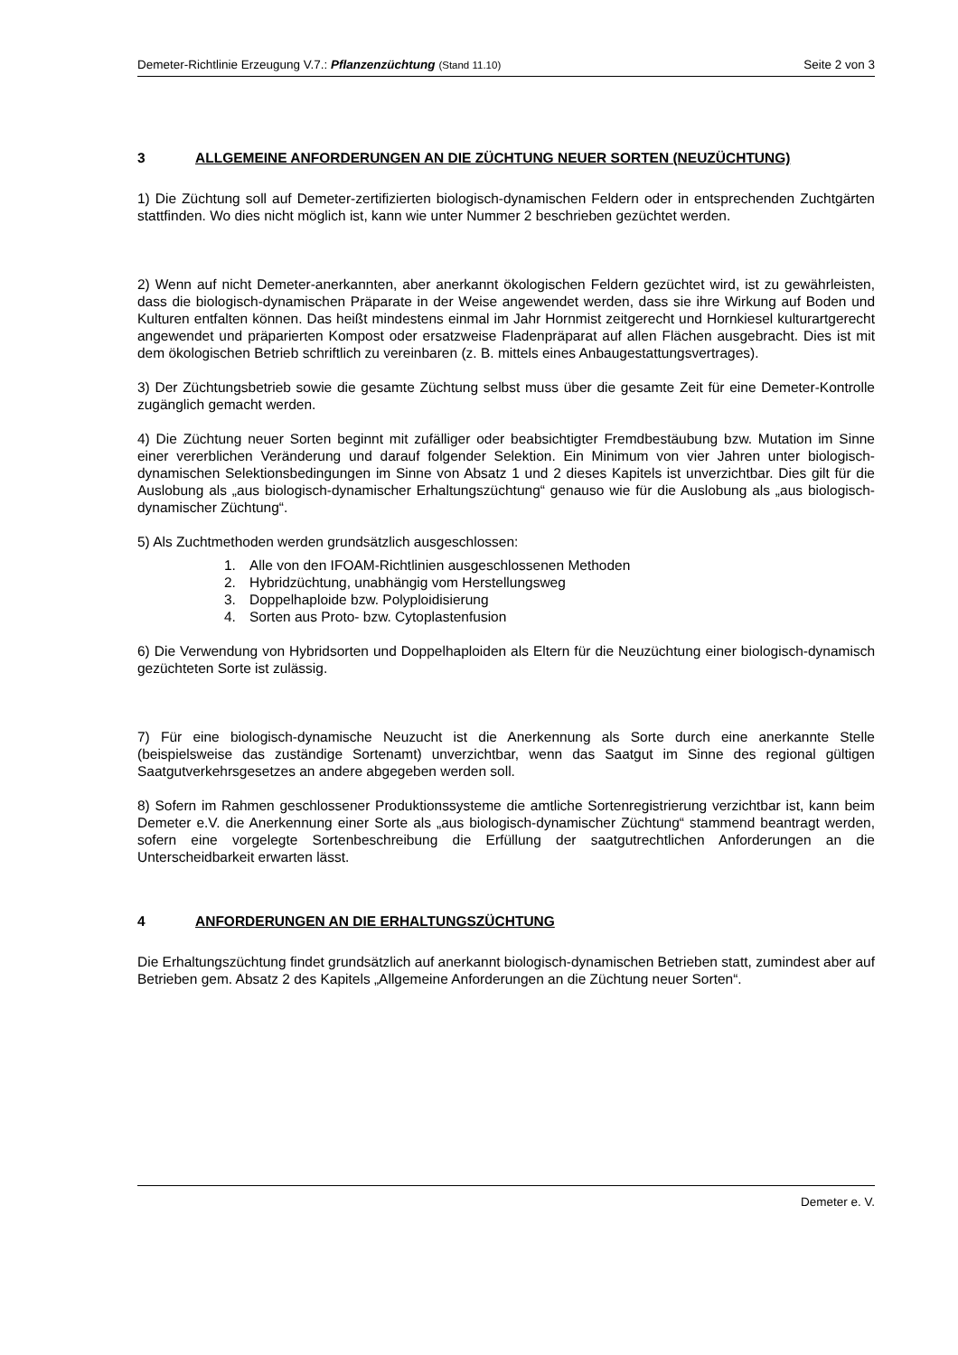Demeter-Richtlinie Erzeugung V.7.: Pflanzenzüchtung (Stand 11.10) Seite 2 von 3
3 ALLGEMEINE ANFORDERUNGEN AN DIE ZÜCHTUNG NEUER SORTEN (NEUZÜCHTUNG)
1) Die Züchtung soll auf Demeter-zertifizierten biologisch-dynamischen Feldern oder in entsprechenden Zuchtgärten stattfinden. Wo dies nicht möglich ist, kann wie unter Nummer 2 beschrieben gezüchtet werden.
2) Wenn auf nicht Demeter-anerkannten, aber anerkannt ökologischen Feldern gezüchtet wird, ist zu gewährleisten, dass die biologisch-dynamischen Präparate in der Weise angewendet werden, dass sie ihre Wirkung auf Boden und Kulturen entfalten können. Das heißt mindestens einmal im Jahr Hornmist zeitgerecht und Hornkiesel kulturartgerecht angewendet und präparierten Kompost oder ersatzweise Fladenpräparat auf allen Flächen ausgebracht. Dies ist mit dem ökologischen Betrieb schriftlich zu vereinbaren (z. B. mittels eines Anbaugestattungsvertrages).
3) Der Züchtungsbetrieb sowie die gesamte Züchtung selbst muss über die gesamte Zeit für eine Demeter-Kontrolle zugänglich gemacht werden.
4) Die Züchtung neuer Sorten beginnt mit zufälliger oder beabsichtigter Fremdbestäubung bzw. Mutation im Sinne einer vererblichen Veränderung und darauf folgender Selektion. Ein Minimum von vier Jahren unter biologisch-dynamischen Selektionsbedingungen im Sinne von Absatz 1 und 2 dieses Kapitels ist unverzichtbar. Dies gilt für die Auslobung als „aus biologisch-dynamischer Erhaltungszüchtung“ genauso wie für die Auslobung als „aus biologisch-dynamischer Züchtung“.
5) Als Zuchtmethoden werden grundsätzlich ausgeschlossen:
1. Alle von den IFOAM-Richtlinien ausgeschlossenen Methoden
2. Hybridzüchtung, unabhängig vom Herstellungsweg
3. Doppelhaploide bzw. Polyploidisierung
4. Sorten aus Proto- bzw. Cytoplastenfusion
6) Die Verwendung von Hybridsorten und Doppelhaploiden als Eltern für die Neuzüchtung einer biologisch-dynamisch gezüchteten Sorte ist zulässig.
7) Für eine biologisch-dynamische Neuzucht ist die Anerkennung als Sorte durch eine anerkannte Stelle (beispielsweise das zuständige Sortenamt) unverzichtbar, wenn das Saatgut im Sinne des regional gültigen Saatgutverkehrsgesetzes an andere abgegeben werden soll.
8) Sofern im Rahmen geschlossener Produktionssysteme die amtliche Sortenregistrierung verzichtbar ist, kann beim Demeter e.V. die Anerkennung einer Sorte als „aus biologisch-dynamischer Züchtung“ stammend beantragt werden, sofern eine vorgelegte Sortenbeschreibung die Erfüllung der saatgutrechtlichen Anforderungen an die Unterscheidbarkeit erwarten lässt.
4 ANFORDERUNGEN AN DIE ERHALTUNGSZÜCHTUNG
Die Erhaltungszüchtung findet grundsätzlich auf anerkannt biologisch-dynamischen Betrieben statt, zumindest aber auf Betrieben gem. Absatz 2 des Kapitels „Allgemeine Anforderungen an die Züchtung neuer Sorten“.
Demeter e. V.